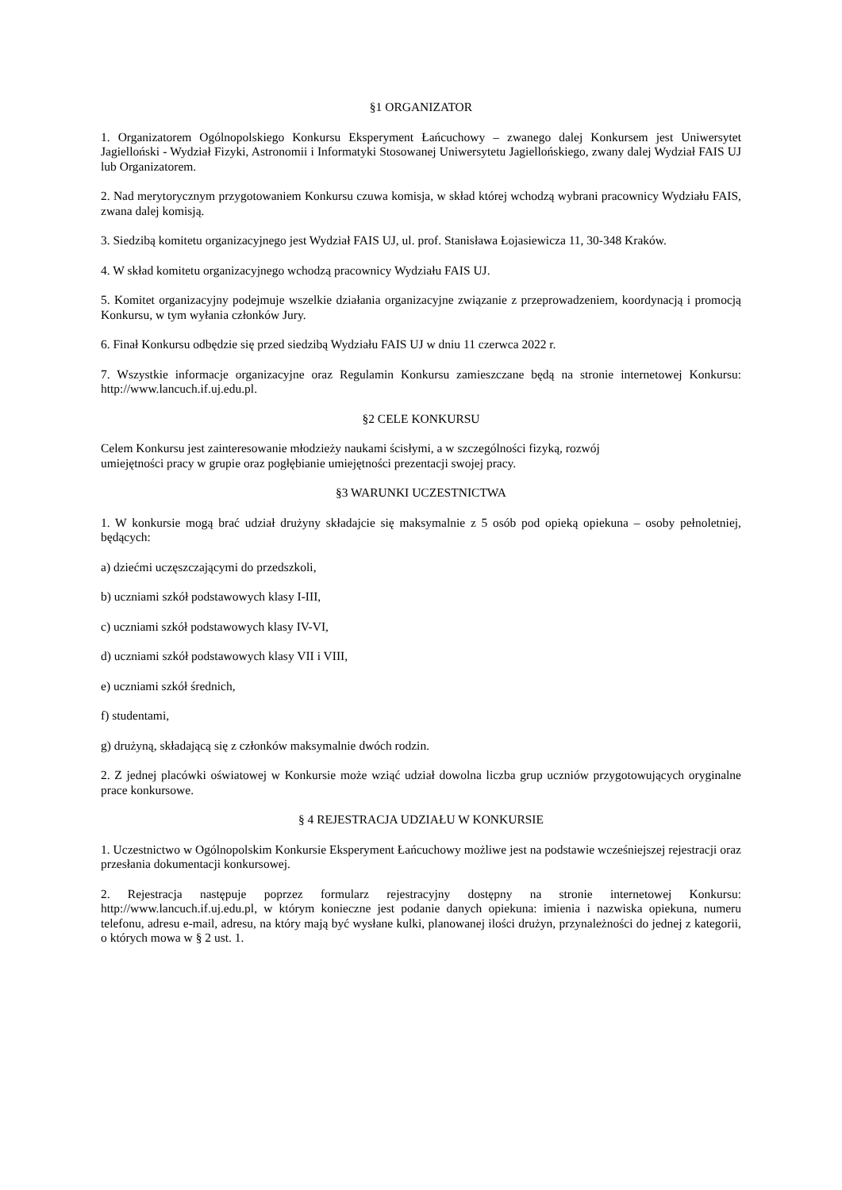§1 ORGANIZATOR
1. Organizatorem Ogólnopolskiego Konkursu Eksperyment Łańcuchowy – zwanego dalej Konkursem jest Uniwersytet Jagielloński - Wydział Fizyki, Astronomii i Informatyki Stosowanej Uniwersytetu Jagiellońskiego, zwany dalej Wydział FAIS UJ lub Organizatorem.
2. Nad merytorycznym przygotowaniem Konkursu czuwa komisja, w skład której wchodzą wybrani pracownicy Wydziału FAIS, zwana dalej komisją.
3. Siedzibą komitetu organizacyjnego jest Wydział FAIS UJ, ul. prof. Stanisława Łojasiewicza 11, 30-348 Kraków.
4. W skład komitetu organizacyjnego wchodzą pracownicy Wydziału FAIS UJ.
5. Komitet organizacyjny podejmuje wszelkie działania organizacyjne związanie z przeprowadzeniem, koordynacją i promocją Konkursu, w tym wyłania członków Jury.
6. Finał Konkursu odbędzie się przed siedzibą Wydziału FAIS UJ w dniu 11 czerwca 2022 r.
7. Wszystkie informacje organizacyjne oraz Regulamin Konkursu zamieszczane będą na stronie internetowej Konkursu: http://www.lancuch.if.uj.edu.pl.
§2 CELE KONKURSU
Celem Konkursu jest zainteresowanie młodzieży naukami ścisłymi, a w szczególności fizyką, rozwój
umiejętności pracy w grupie oraz pogłębianie umiejętności prezentacji swojej pracy.
§3 WARUNKI UCZESTNICTWA
1. W konkursie mogą brać udział drużyny składajcie się maksymalnie z 5 osób pod opieką opiekuna – osoby pełnoletniej, będących:
a) dziećmi uczęszczającymi do przedszkoli,
b) uczniami szkół podstawowych klasy I-III,
c) uczniami szkół podstawowych klasy IV-VI,
d) uczniami szkół podstawowych klasy VII i VIII,
e) uczniami szkół średnich,
f) studentami,
g) drużyną, składającą się z członków maksymalnie dwóch rodzin.
2. Z jednej placówki oświatowej w Konkursie może wziąć udział dowolna liczba grup uczniów przygotowujących oryginalne prace konkursowe.
§ 4 REJESTRACJA UDZIAŁU W KONKURSIE
1. Uczestnictwo w Ogólnopolskim Konkursie Eksperyment Łańcuchowy możliwe jest na podstawie wcześniejszej rejestracji oraz przesłania dokumentacji konkursowej.
2. Rejestracja następuje poprzez formularz rejestracyjny dostępny na stronie internetowej Konkursu: http://www.lancuch.if.uj.edu.pl, w którym konieczne jest podanie danych opiekuna: imienia i nazwiska opiekuna, numeru telefonu, adresu e-mail, adresu, na który mają być wysłane kulki, planowanej ilości drużyn, przynależności do jednej z kategorii, o których mowa w § 2 ust. 1.